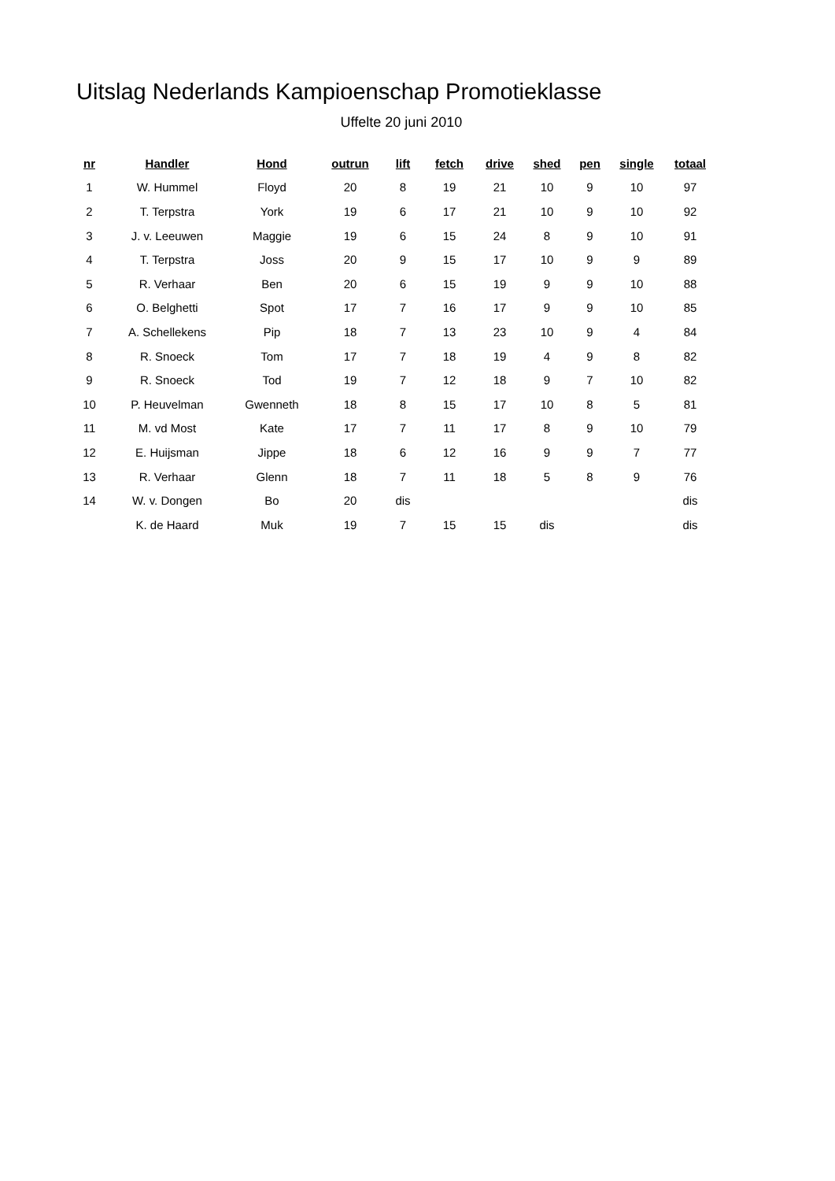Uitslag Nederlands Kampioenschap Promotieklasse
Uffelte 20 juni 2010
| nr | Handler | Hond | outrun | lift | fetch | drive | shed | pen | single | totaal |
| --- | --- | --- | --- | --- | --- | --- | --- | --- | --- | --- |
| 1 | W. Hummel | Floyd | 20 | 8 | 19 | 21 | 10 | 9 | 10 | 97 |
| 2 | T. Terpstra | York | 19 | 6 | 17 | 21 | 10 | 9 | 10 | 92 |
| 3 | J. v. Leeuwen | Maggie | 19 | 6 | 15 | 24 | 8 | 9 | 10 | 91 |
| 4 | T. Terpstra | Joss | 20 | 9 | 15 | 17 | 10 | 9 | 9 | 89 |
| 5 | R. Verhaar | Ben | 20 | 6 | 15 | 19 | 9 | 9 | 10 | 88 |
| 6 | O. Belghetti | Spot | 17 | 7 | 16 | 17 | 9 | 9 | 10 | 85 |
| 7 | A. Schellekens | Pip | 18 | 7 | 13 | 23 | 10 | 9 | 4 | 84 |
| 8 | R. Snoeck | Tom | 17 | 7 | 18 | 19 | 4 | 9 | 8 | 82 |
| 9 | R. Snoeck | Tod | 19 | 7 | 12 | 18 | 9 | 7 | 10 | 82 |
| 10 | P. Heuvelman | Gwenneth | 18 | 8 | 15 | 17 | 10 | 8 | 5 | 81 |
| 11 | M. vd Most | Kate | 17 | 7 | 11 | 17 | 8 | 9 | 10 | 79 |
| 12 | E. Huijsman | Jippe | 18 | 6 | 12 | 16 | 9 | 9 | 7 | 77 |
| 13 | R. Verhaar | Glenn | 18 | 7 | 11 | 18 | 5 | 8 | 9 | 76 |
| 14 | W. v. Dongen | Bo | 20 | dis | | | | | | dis |
| | K. de Haard | Muk | 19 | 7 | 15 | 15 | dis | | | dis |